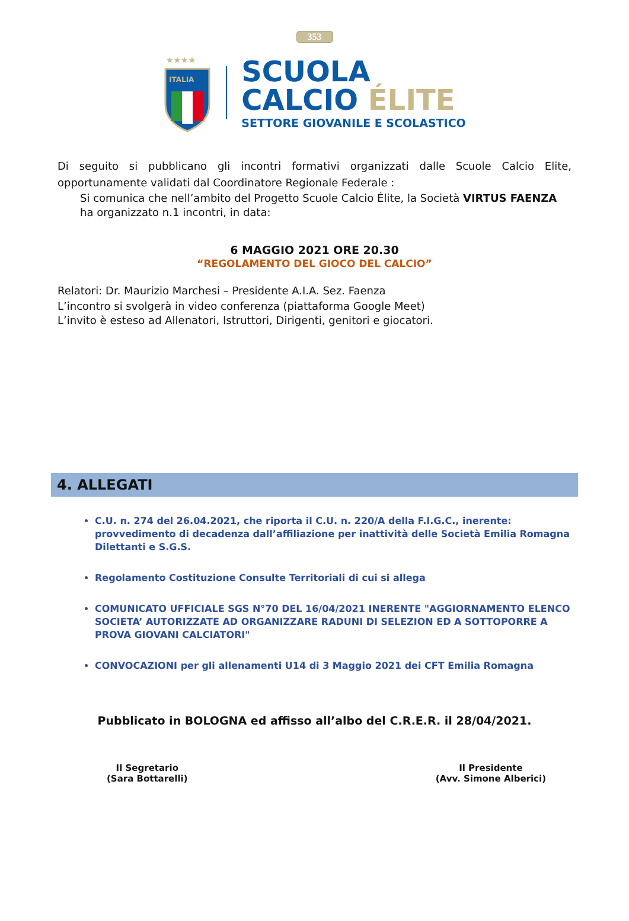353
★★★★
ITALIA
SCUOLA
CALCIO ÉLITE
SETTORE GIOVANILE E SCOLASTICO
Di seguito si pubblicano gli incontri formativi organizzati dalle Scuole Calcio Elite, opportunamente validati dal Coordinatore Regionale Federale :
Si comunica che nell’ambito del Progetto Scuole Calcio Élite, la Società VIRTUS FAENZA ha organizzato n.1 incontri, in data:
6 MAGGIO 2021 ORE 20.30
“REGOLAMENTO DEL GIOCO DEL CALCIO”
Relatori: Dr. Maurizio Marchesi – Presidente A.I.A. Sez. Faenza
L’incontro si svolgerà in video conferenza (piattaforma Google Meet)
L’invito è esteso ad Allenatori, Istruttori, Dirigenti, genitori e giocatori.
4. ALLEGATI
C.U. n. 274 del 26.04.2021, che riporta il C.U. n. 220/A della F.I.G.C., inerente: provvedimento di decadenza dall’affiliazione per inattività delle Società Emilia Romagna Dilettanti e S.G.S.
Regolamento Costituzione Consulte Territoriali di cui si allega
COMUNICATO UFFICIALE SGS N°70 DEL 16/04/2021 INERENTE "AGGIORNAMENTO ELENCO SOCIETA’ AUTORIZZATE AD ORGANIZZARE RADUNI DI SELEZION ED A SOTTOPORRE A PROVA GIOVANI CALCIATORI"
CONVOCAZIONI per gli allenamenti U14 di 3 Maggio 2021 dei CFT Emilia Romagna
Pubblicato in BOLOGNA ed affisso all’albo del C.R.E.R. il 28/04/2021.
Il Segretario
(Sara Bottarelli)
Il Presidente
(Avv. Simone Alberici)